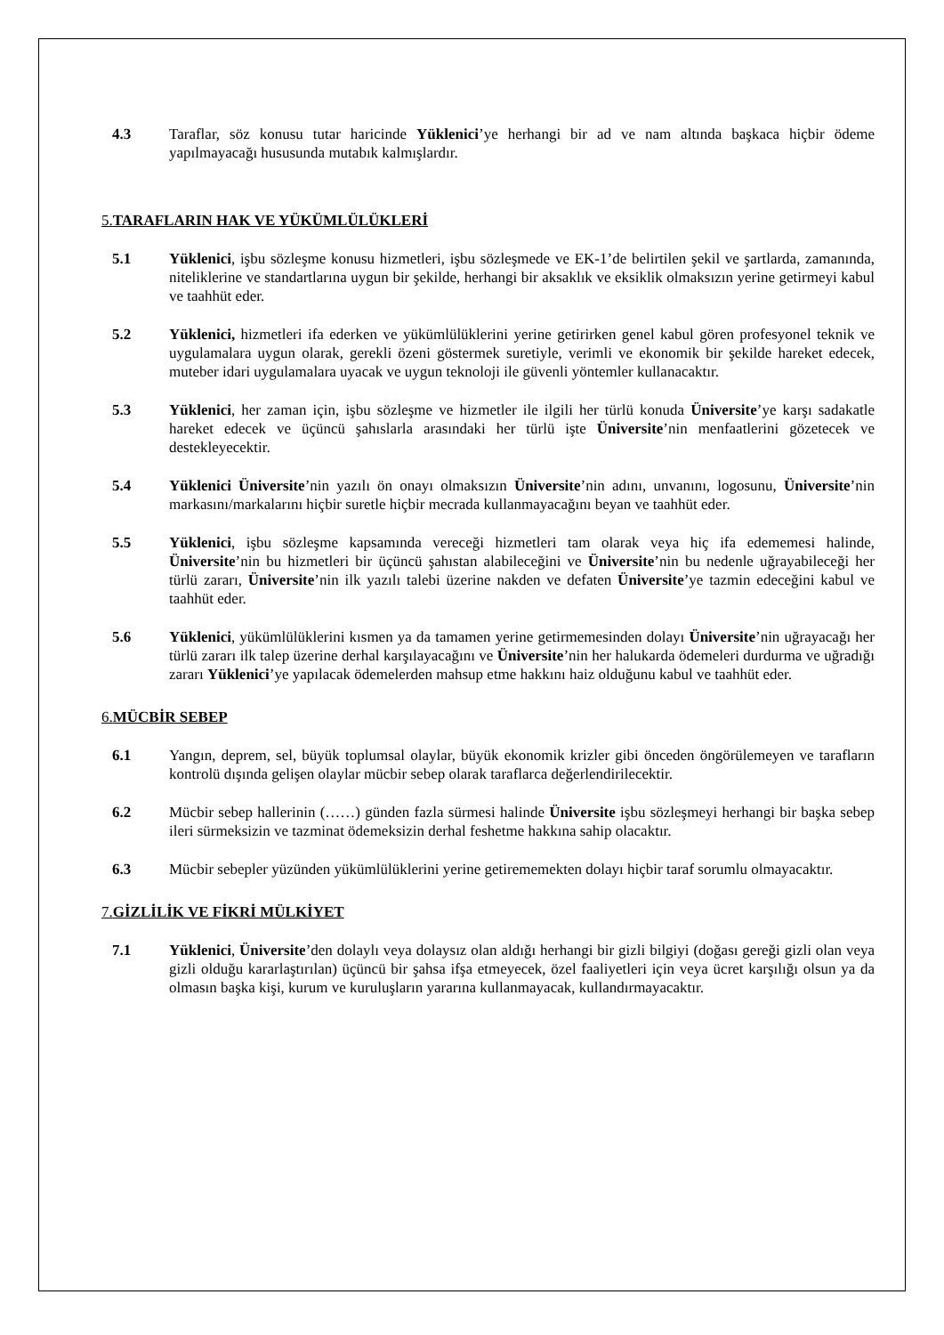4.3 Taraflar, söz konusu tutar haricinde Yüklenici’ye herhangi bir ad ve nam altında başkaca hiçbir ödeme yapılmayacağı hususunda mutabık kalmışlardır.
5.TARAFLARIN HAK VE YÜKÜMLÜLÜKLERİ
5.1 Yüklenici, işbu sözleşme konusu hizmetleri, işbu sözleşmede ve EK-1’de belirtilen şekil ve şartlarda, zamanında, niteliklerine ve standartlarına uygun bir şekilde, herhangi bir aksaklık ve eksiklik olmaksızın yerine getirmeyi kabul ve taahhüt eder.
5.2 Yüklenici, hizmetleri ifa ederken ve yükümlülüklerini yerine getirirken genel kabul gören profesyonel teknik ve uygulamalara uygun olarak, gerekli özeni göstermek suretiyle, verimli ve ekonomik bir şekilde hareket edecek, muteber idari uygulamalara uyacak ve uygun teknoloji ile güvenli yöntemler kullanacaktır.
5.3 Yüklenici, her zaman için, işbu sözleşme ve hizmetler ile ilgili her türlü konuda Üniversite’ye karşı sadakatle hareket edecek ve üçüncü şahıslarla arasındaki her türlü işte Üniversite’nin menfaatlerini gözetecek ve destekleyecektir.
5.4 Yüklenici Üniversite’nin yazılı ön onayı olmaksızın Üniversite’nin adını, unvanını, logosunu, Üniversite’nin markasını/markalarını hiçbir suretle hiçbir mecrada kullanmayacağını beyan ve taahhüt eder.
5.5 Yüklenici, işbu sözleşme kapsamında vereceği hizmetleri tam olarak veya hiç ifa edememesi halinde, Üniversite’nin bu hizmetleri bir üçüncü şahıstan alabileceğini ve Üniversite’nin bu nedenle uğrayabileceği her türlü zararı, Üniversite’nin ilk yazılı talebi üzerine nakden ve defaten Üniversite’ye tazmin edeceğini kabul ve taahhüt eder.
5.6 Yüklenici, yükümlülüklerini kısmen ya da tamamen yerine getirmemesinden dolayı Üniversite’nin uğrayacağı her türlü zararı ilk talep üzerine derhal karşılayacağını ve Üniversite’nin her halukarda ödemeleri durdurma ve uğradığı zararı Yüklenici’ye yapılacak ödemelerden mahsup etme hakkını haiz olduğunu kabul ve taahhüt eder.
6.MÜCBİR SEBEP
6.1 Yangın, deprem, sel, büyük toplumsal olaylar, büyük ekonomik krizler gibi önceden öngörülemeyen ve tarafların kontrolü dışında gelişen olaylar mücbir sebep olarak taraflarca değerlendirilecektir.
6.2 Mücbir sebep hallerinin (……) günden fazla sürmesi halinde Üniversite işbu sözleşmeyi herhangi bir başka sebep ileri sürmeksizin ve tazminat ödemeksizin derhal feshetme hakkına sahip olacaktır.
6.3 Mücbir sebepler yüzünden yükümlülüklerini yerine getirememekten dolayı hiçbir taraf sorumlu olmayacaktır.
7.GİZLİLİK VE FİKRİ MÜLKİYET
7.1 Yüklenici, Üniversite’den dolaylı veya dolaysız olan aldığı herhangi bir gizli bilgiyi (doğası gereği gizli olan veya gizli olduğu kararlaştırılan) üçüncü bir şahsa ifşa etmeyecek, özel faaliyetleri için veya ücret karşılığı olsun ya da olmasın başka kişi, kurum ve kuruluşların yararına kullanmayacak, kullandırmayacaktır.